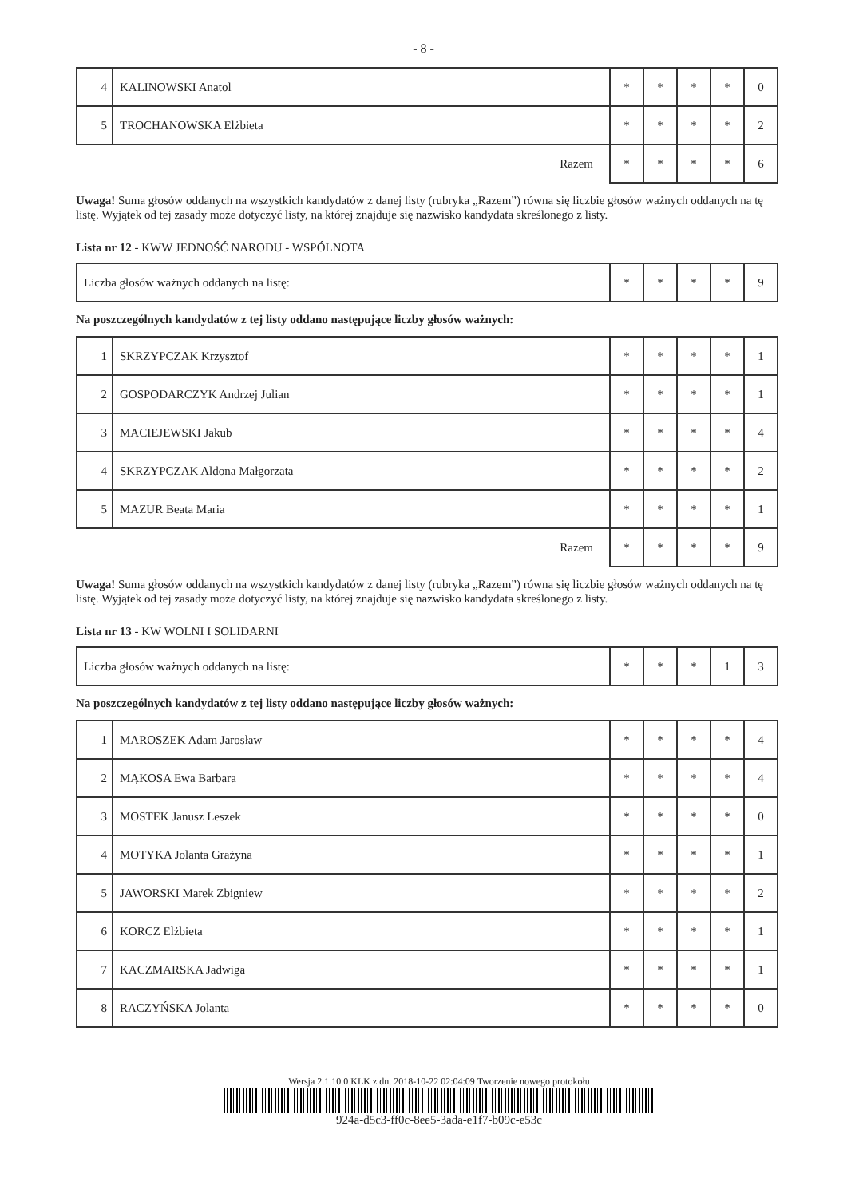- 8 -
| 4 | KALINOWSKI Anatol | * | * | * | * | 0 |
| 5 | TROCHANOWSKA Elżbieta | * | * | * | * | 2 |
| Razem | | * | * | * | * | 6 |
Uwaga! Suma głosów oddanych na wszystkich kandydatów z danej listy (rubryka „Razem”) równa się liczbie głosów ważnych oddanych na tę listę. Wyjątek od tej zasady może dotyczyć listy, na której znajduje się nazwisko kandydata skreślonego z listy.
Lista nr 12 - KWW JEDNOŚĆ NARODU - WSPÓLNOTA
| Liczba głosów ważnych oddanych na listę: | * | * | * | * | 9 |
Na poszczególnych kandydatów z tej listy oddano następujące liczby głosów ważnych:
| 1 | SKRZYPCZAK Krzysztof | * | * | * | * | 1 |
| 2 | GOSPODARCZYK Andrzej Julian | * | * | * | * | 1 |
| 3 | MACIEJEWSKI Jakub | * | * | * | * | 4 |
| 4 | SKRZYPCZAK Aldona Małgorzata | * | * | * | * | 2 |
| 5 | MAZUR Beata Maria | * | * | * | * | 1 |
| Razem | | * | * | * | * | 9 |
Uwaga! Suma głosów oddanych na wszystkich kandydatów z danej listy (rubryka „Razem”) równa się liczbie głosów ważnych oddanych na tę listę. Wyjątek od tej zasady może dotyczyć listy, na której znajduje się nazwisko kandydata skreślonego z listy.
Lista nr 13 - KW WOLNI I SOLIDARNI
| Liczba głosów ważnych oddanych na listę: | * | * | * | 1 | 3 |
Na poszczególnych kandydatów z tej listy oddano następujące liczby głosów ważnych:
| 1 | MAROSZEK Adam Jarosław | * | * | * | * | 4 |
| 2 | MĄKOSA Ewa Barbara | * | * | * | * | 4 |
| 3 | MOSTEK Janusz Leszek | * | * | * | * | 0 |
| 4 | MOTYKA Jolanta Grażyna | * | * | * | * | 1 |
| 5 | JAWORSKI Marek Zbigniew | * | * | * | * | 2 |
| 6 | KORCZ Elżbieta | * | * | * | * | 1 |
| 7 | KACZMARSKA Jadwiga | * | * | * | * | 1 |
| 8 | RACZYŃSKA Jolanta | * | * | * | * | 0 |
Wersja 2.1.10.0 KLK z dn. 2018-10-22 02:04:09 Tworzenie nowego protokołu
924a-d5c3-ff0c-8ee5-3ada-e1f7-b09c-e53c